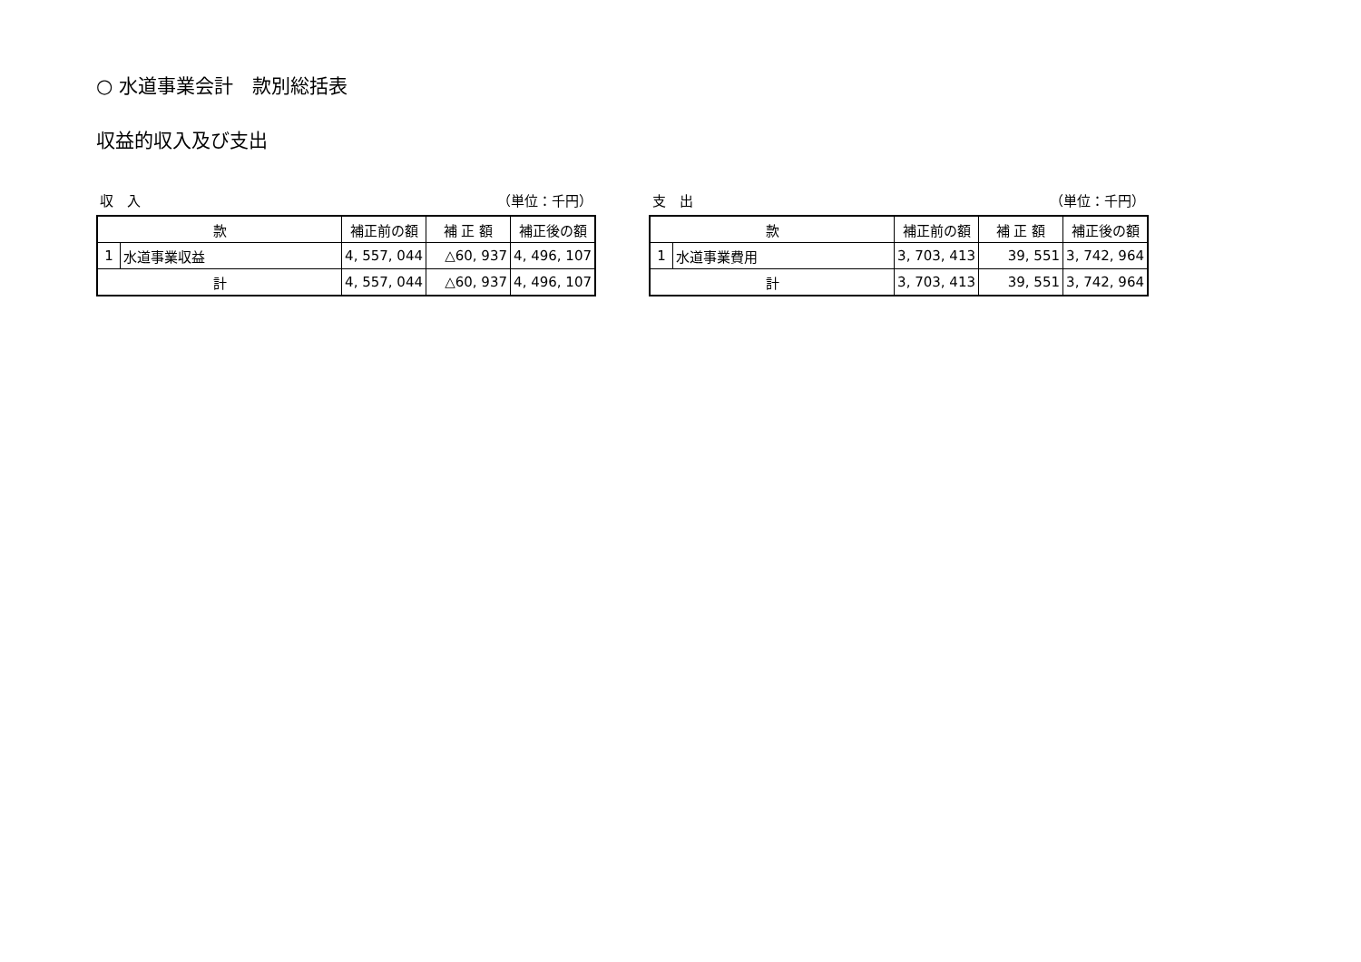○ 水道事業会計　款別総括表
収益的収入及び支出
収　入 （単位：千円）
| 款 | | 補正前の額 | 補 正 額 | 補正後の額 |
| --- | --- | --- | --- | --- |
| 1 | 水道事業収益 | 4, 557, 044 | △60, 937 | 4, 496, 107 |
| 計 | | 4, 557, 044 | △60, 937 | 4, 496, 107 |
支　出 （単位：千円）
| 款 | | 補正前の額 | 補 正 額 | 補正後の額 |
| --- | --- | --- | --- | --- |
| 1 | 水道事業費用 | 3, 703, 413 | 39, 551 | 3, 742, 964 |
| 計 | | 3, 703, 413 | 39, 551 | 3, 742, 964 |